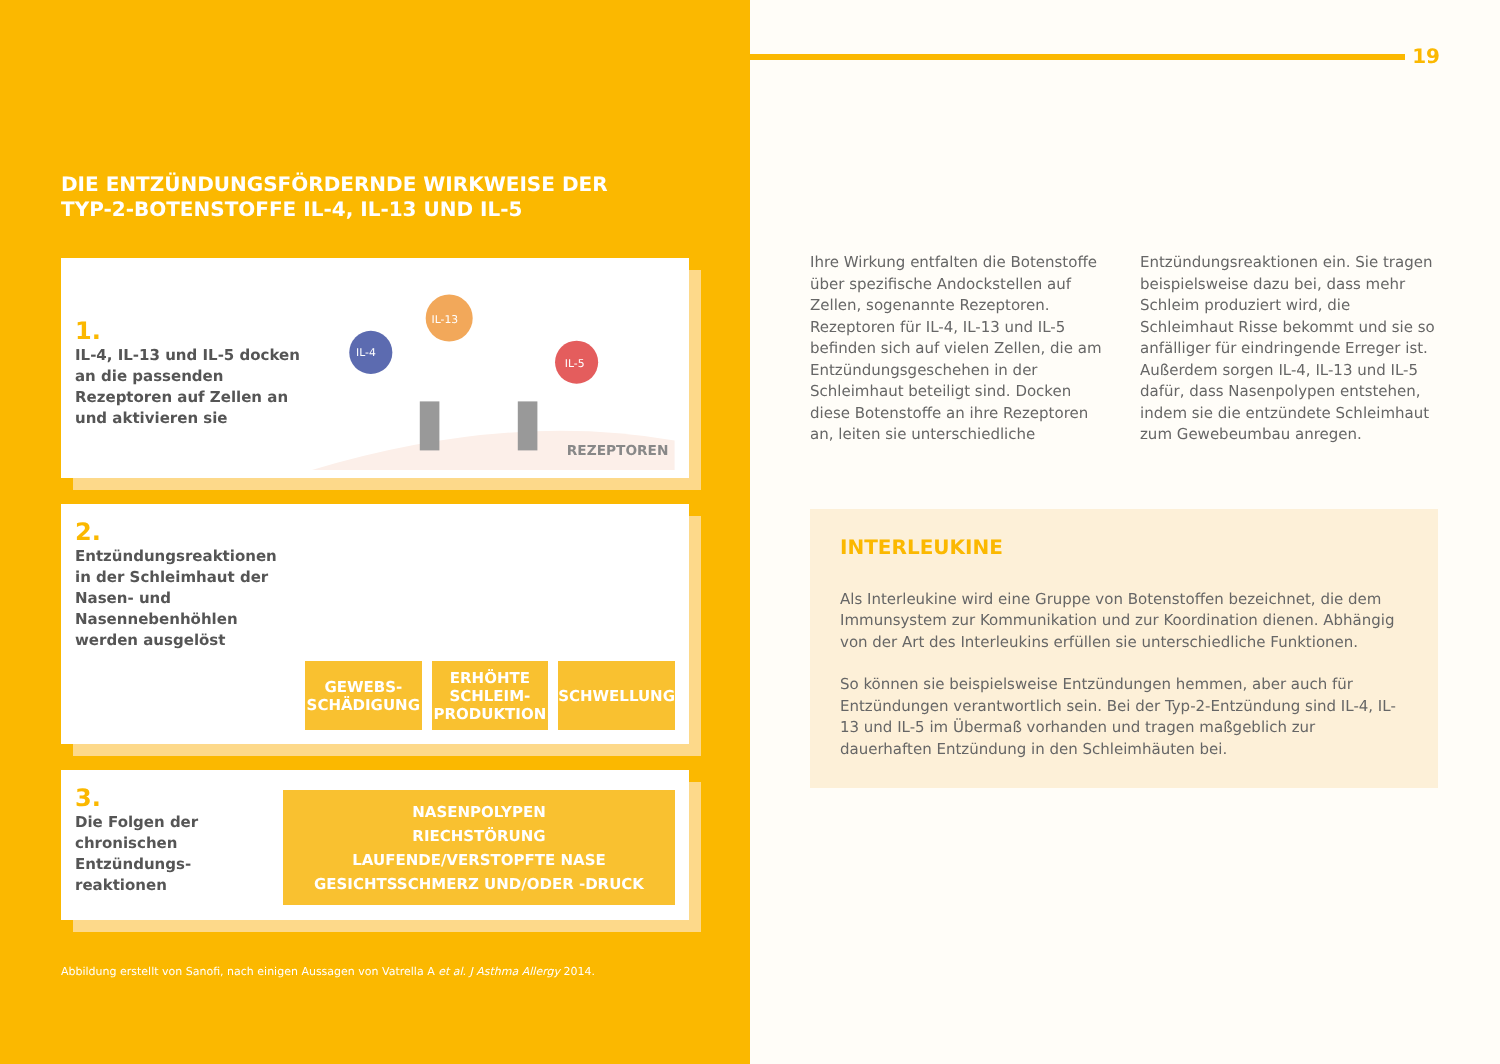DIE ENTZÜNDUNGSFÖRDERNDE WIRKWEISE DER
TYP-2-BOTENSTOFFE IL-4, IL-13 UND IL-5
1.
IL-4, IL-13 und IL-5 docken an die passenden Rezeptoren auf Zellen an und aktivieren sie
IL-4
IL-13
IL-5
REZEPTOREN
2.
Entzündungsreaktionen in der Schleimhaut der Nasen- und Nasenneben­höhlen werden ausgelöst
GEWEBS-
SCHÄDIGUNG
ERHÖHTE
SCHLEIM-
PRODUKTION
SCHWELLUNG
3.
Die Folgen der chronischen Entzündungs­reaktionen
NASENPOLYPEN
RIECHSTÖRUNG
LAUFENDE/VERSTOPFTE NASE
GESICHTSSCHMERZ UND/ODER -DRUCK
Abbildung erstellt von Sanofi, nach einigen Aussagen von Vatrella A et al. J Asthma Allergy 2014.
19
Ihre Wirkung entfalten die Botenstoffe über spezifische Andockstellen auf Zellen, sogenannte Rezeptoren. Rezeptoren für IL-4, IL-13 und IL-5 befinden sich auf vielen Zellen, die am Entzündungsgeschehen in der Schleimhaut beteiligt sind. Docken diese Botenstoffe an ihre Rezeptoren an, leiten sie unterschiedliche Entzündungsreaktionen ein. Sie tragen beispielsweise dazu bei, dass mehr Schleim produziert wird, die Schleimhaut Risse bekommt und sie so anfälliger für eindringende Erreger ist. Außerdem sorgen IL-4, IL-13 und IL-5 dafür, dass Nasenpolypen entstehen, indem sie die entzündete Schleimhaut zum Gewebeumbau anregen.
INTERLEUKINE
Als Interleukine wird eine Gruppe von Botenstoffen bezeichnet, die dem Immunsystem zur Kommunikation und zur Koordination dienen. Abhängig von der Art des Interleukins erfüllen sie unterschiedliche Funktionen.
So können sie beispielsweise Entzündungen hemmen, aber auch für Entzündungen verantwortlich sein. Bei der Typ-2-Entzündung sind IL-4, IL-13 und IL-5 im Übermaß vorhanden und tragen maßgeblich zur dauerhaften Entzündung in den Schleimhäuten bei.